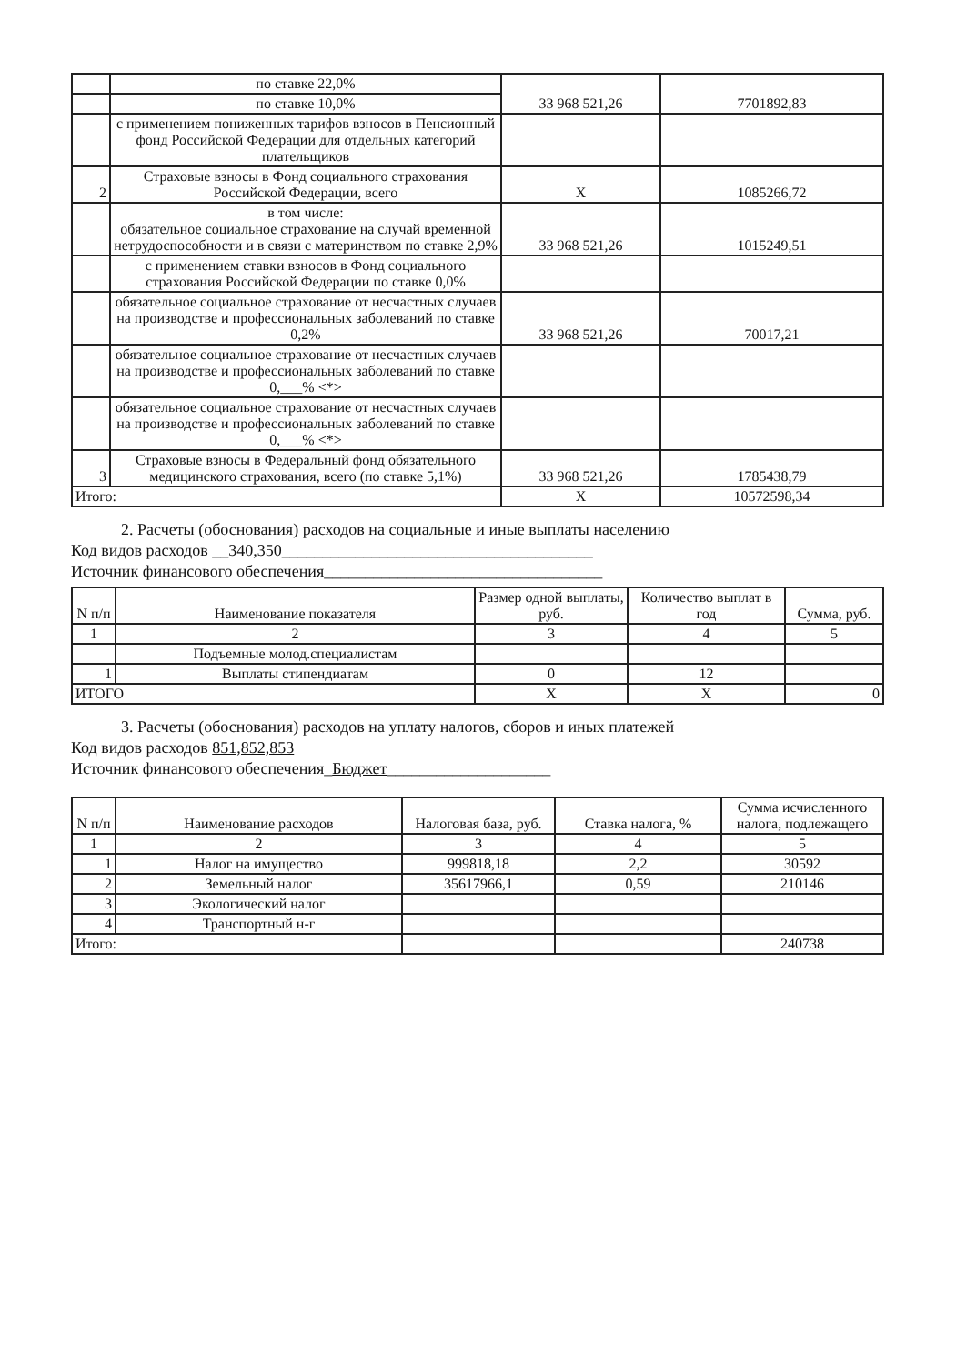| | по ставке 22,0% | 33 968 521,26 | 7701892,83 |
| | по ставке 10,0% | | |
| | с применением пониженных тарифов взносов в Пенсионный фонд Российской Федерации для отдельных категорий плательщиков | | |
| 2 | Страховые взносы в Фонд социального страхования Российской Федерации, всего | X | 1085266,72 |
| | в том числе: обязательное социальное страхование на случай временной нетрудоспособности и в связи с материнством по ставке 2,9% | 33 968 521,26 | 1015249,51 |
| | с применением ставки взносов в Фонд социального страхования Российской Федерации по ставке 0,0% | | |
| | обязательное социальное страхование от несчастных случаев на производстве и профессиональных заболеваний по ставке 0,2% | 33 968 521,26 | 70017,21 |
| | обязательное социальное страхование от несчастных случаев на производстве и профессиональных заболеваний по ставке 0,___% <*> | | |
| | обязательное социальное страхование от несчастных случаев на производстве и профессиональных заболеваний по ставке 0,___% <*> | | |
| 3 | Страховые взносы в Федеральный фонд обязательного медицинского страхования, всего (по ставке 5,1%) | 33 968 521,26 | 1785438,79 |
| Итого: | | X | 10572598,34 |
2. Расчеты (обоснования) расходов на социальные и иные выплаты населению
Код видов расходов __340,350______________________________________
Источник финансового обеспечения__________________________________
| N п/п | Наименование показателя | Размер одной выплаты, руб. | Количество выплат в год | Сумма, руб. |
| --- | --- | --- | --- | --- |
| 1 | 2 | 3 | 4 | 5 |
| | Подъемные молод.специалистам | | | |
| 1 | Выплаты стипендиатам | 0 | 12 | |
| ИТОГО | | X | X | 0 |
3. Расчеты (обоснования) расходов на уплату налогов, сборов и иных платежей
Код видов расходов 851,852,853
Источник финансового обеспечения_Бюджет____________________
| N п/п | Наименование расходов | Налоговая база, руб. | Ставка налога, % | Сумма исчисленного налога, подлежащего |
| --- | --- | --- | --- | --- |
| 1 | 2 | 3 | 4 | 5 |
| 1 | Налог на имущество | 999818,18 | 2,2 | 30592 |
| 2 | Земельный налог | 35617966,1 | 0,59 | 210146 |
| 3 | Экологический налог | | | |
| 4 | Транспортный н-г | | | |
| Итого: | | | | 240738 |